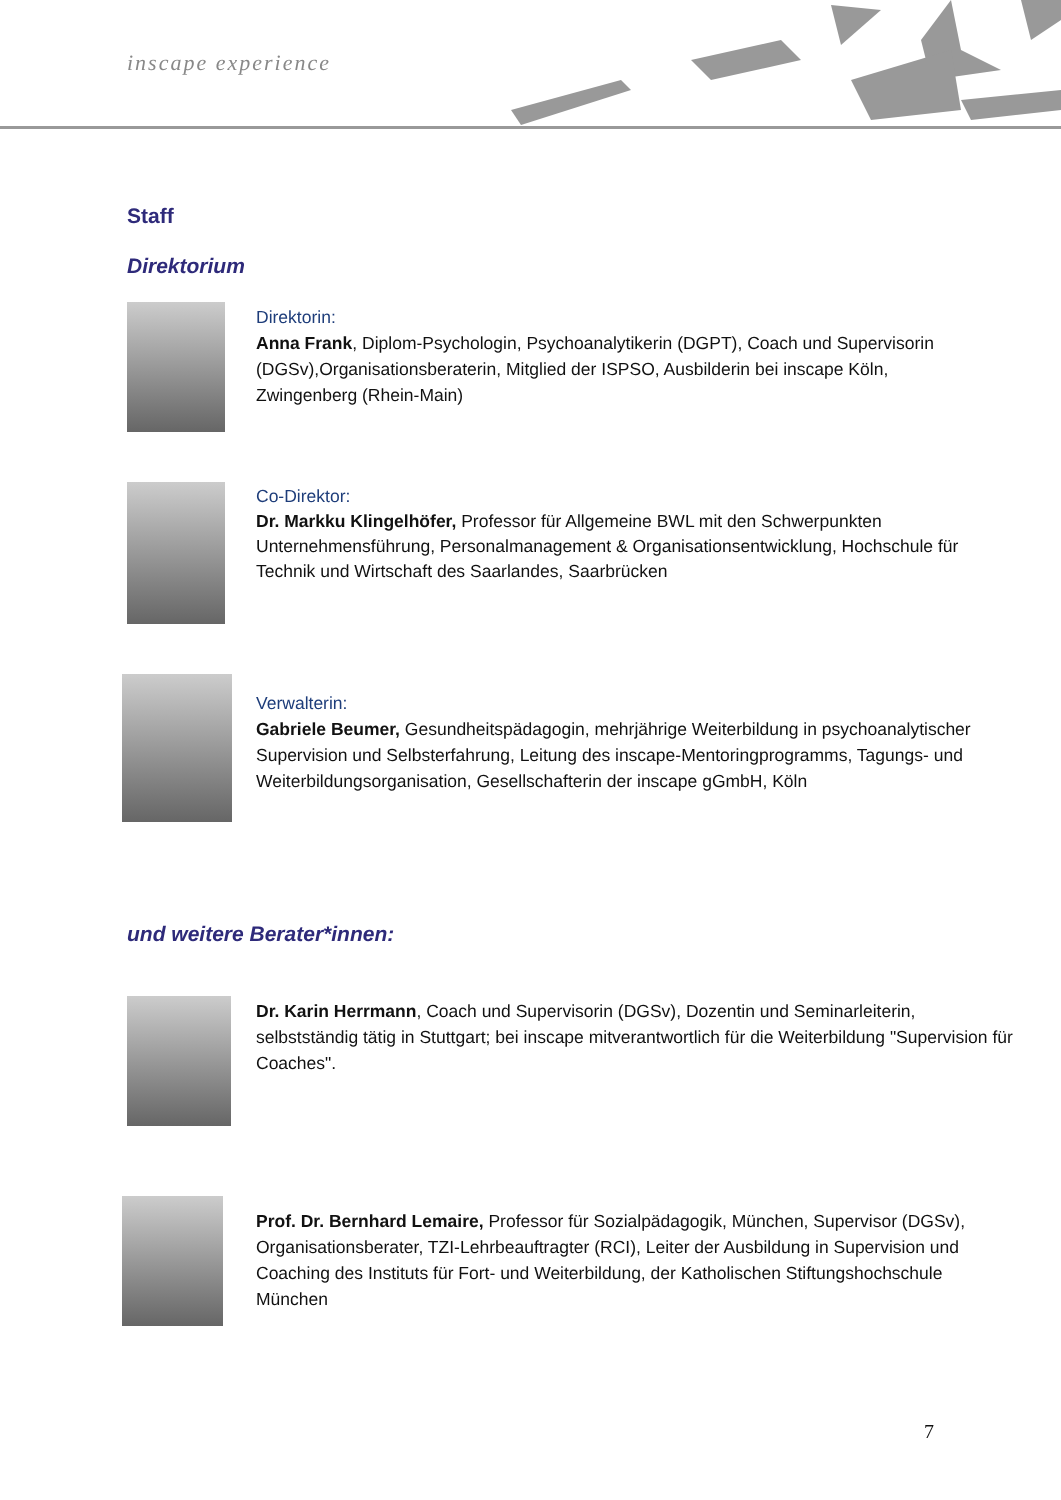inscape experience
Staff
Direktorium
Direktorin:
Anna Frank, Diplom-Psychologin, Psychoanalytikerin (DGPT), Coach und Supervisorin (DGSv),Organisationsberaterin, Mitglied der ISPSO, Ausbilderin bei inscape Köln, Zwingenberg (Rhein-Main)
Co-Direktor:
Dr. Markku Klingelhöfer, Professor für Allgemeine BWL mit den Schwerpunkten Unternehmensführung, Personalmanagement & Organisationsentwicklung, Hochschule für Technik und Wirtschaft des Saarlandes, Saarbrücken
Verwalterin:
Gabriele Beumer, Gesundheitspädagogin, mehrjährige Weiterbildung in psychoanalytischer Supervision und Selbsterfahrung, Leitung des inscape-Mentoringprogramms, Tagungs- und Weiterbildungsorganisation, Gesellschafterin der inscape gGmbH, Köln
und weitere Berater*innen:
Dr. Karin Herrmann, Coach und Supervisorin (DGSv), Dozentin und Seminarleiterin, selbstständig tätig in Stuttgart; bei inscape mitverantwortlich für die Weiterbildung "Supervision für Coaches".
Prof. Dr. Bernhard Lemaire, Professor für Sozialpädagogik, München, Supervisor (DGSv), Organisationsberater, TZI-Lehrbeauftragter (RCI), Leiter der Ausbildung in Supervision und Coaching des Instituts für Fort- und Weiterbildung, der Katholischen Stiftungshochschule München
7